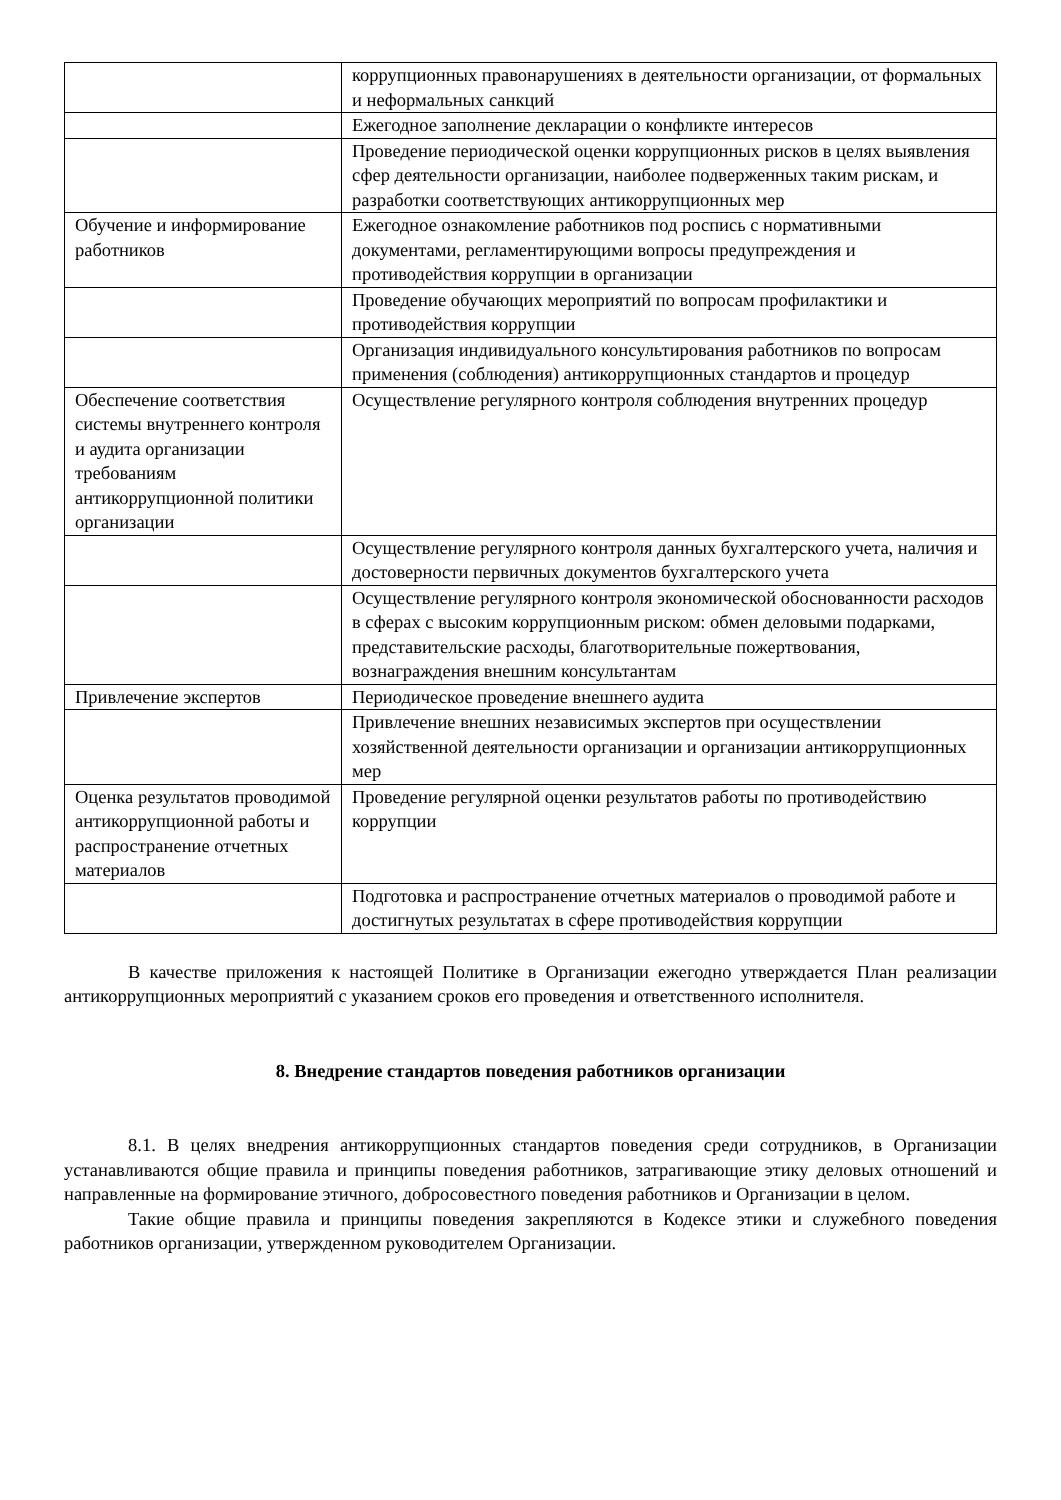| | коррупционных правонарушениях в деятельности организации, от формальных и неформальных санкций |
| | Ежегодное заполнение декларации о конфликте интересов |
| | Проведение периодической оценки коррупционных рисков в целях выявления сфер деятельности организации, наиболее подверженных таким рискам, и разработки соответствующих антикоррупционных мер |
| Обучение и информирование работников | Ежегодное ознакомление работников под роспись с нормативными документами, регламентирующими вопросы предупреждения и противодействия коррупции в организации |
| | Проведение обучающих мероприятий по вопросам профилактики и противодействия коррупции |
| | Организация индивидуального консультирования работников по вопросам применения (соблюдения) антикоррупционных стандартов и процедур |
| Обеспечение соответствия системы внутреннего контроля и аудита организации требованиям антикоррупционной политики организации | Осуществление регулярного контроля соблюдения внутренних процедур |
| | Осуществление регулярного контроля данных бухгалтерского учета, наличия и достоверности первичных документов бухгалтерского учета |
| | Осуществление регулярного контроля экономической обоснованности расходов в сферах с высоким коррупционным риском: обмен деловыми подарками, представительские расходы, благотворительные пожертвования, вознаграждения внешним консультантам |
| Привлечение экспертов | Периодическое проведение внешнего аудита |
| | Привлечение внешних независимых экспертов при осуществлении хозяйственной деятельности организации и организации антикоррупционных мер |
| Оценка результатов проводимой антикоррупционной работы и распространение отчетных материалов | Проведение регулярной оценки результатов работы по противодействию коррупции |
| | Подготовка и распространение отчетных материалов о проводимой работе и достигнутых результатах в сфере противодействия коррупции |
В качестве приложения к настоящей Политике в Организации ежегодно утверждается План реализации антикоррупционных мероприятий с указанием сроков его проведения и ответственного исполнителя.
8. Внедрение стандартов поведения работников организации
8.1. В целях внедрения антикоррупционных стандартов поведения среди сотрудников, в Организации устанавливаются общие правила и принципы поведения работников, затрагивающие этику деловых отношений и направленные на формирование этичного, добросовестного поведения работников и Организации в целом.
Такие общие правила и принципы поведения закрепляются в Кодексе этики и служебного поведения работников организации, утвержденном руководителем Организации.